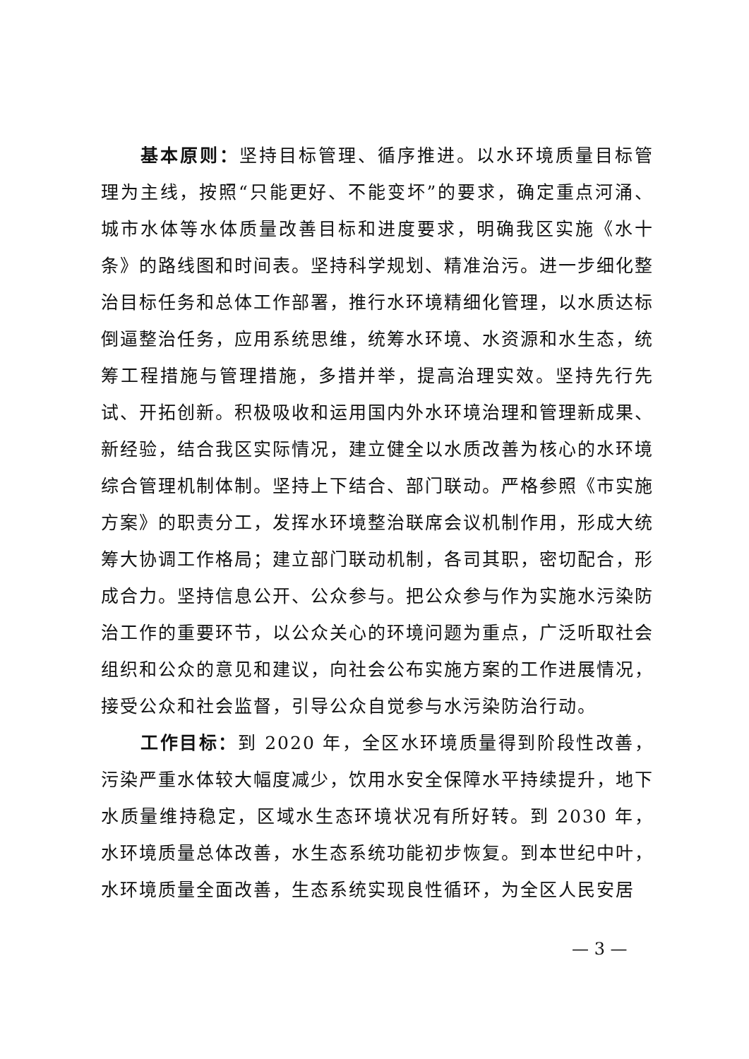基本原则：坚持目标管理、循序推进。以水环境质量目标管理为主线，按照“只能更好、不能变坏”的要求，确定重点河涌、城市水体等水体质量改善目标和进度要求，明确我区实施《水十条》的路线图和时间表。坚持科学规划、精准治污。进一步细化整治目标任务和总体工作部署，推行水环境精细化管理，以水质达标倒逼整治任务，应用系统思维，统筹水环境、水资源和水生态，统筹工程措施与管理措施，多措并举，提高治理实效。坚持先行先试、开拓创新。积极吸收和运用国内外水环境治理和管理新成果、新经验，结合我区实际情况，建立健全以水质改善为核心的水环境综合管理机制体制。坚持上下结合、部门联动。严格参照《市实施方案》的职责分工，发挥水环境整治联席会议机制作用，形成大统筹大协调工作格局；建立部门联动机制，各司其职，密切配合，形成合力。坚持信息公开、公众参与。把公众参与作为实施水污染防治工作的重要环节，以公众关心的环境问题为重点，广泛听取社会组织和公众的意见和建议，向社会公布实施方案的工作进展情况，接受公众和社会监督，引导公众自觉参与水污染防治行动。
工作目标：到 2020 年，全区水环境质量得到阶段性改善，污染严重水体较大幅度减少，饮用水安全保障水平持续提升，地下水质量维持稳定，区域水生态环境状况有所好转。到 2030 年，水环境质量总体改善，水生态系统功能初步恢复。到本世纪中叶，水环境质量全面改善，生态系统实现良性循环，为全区人民安居
— 3 —